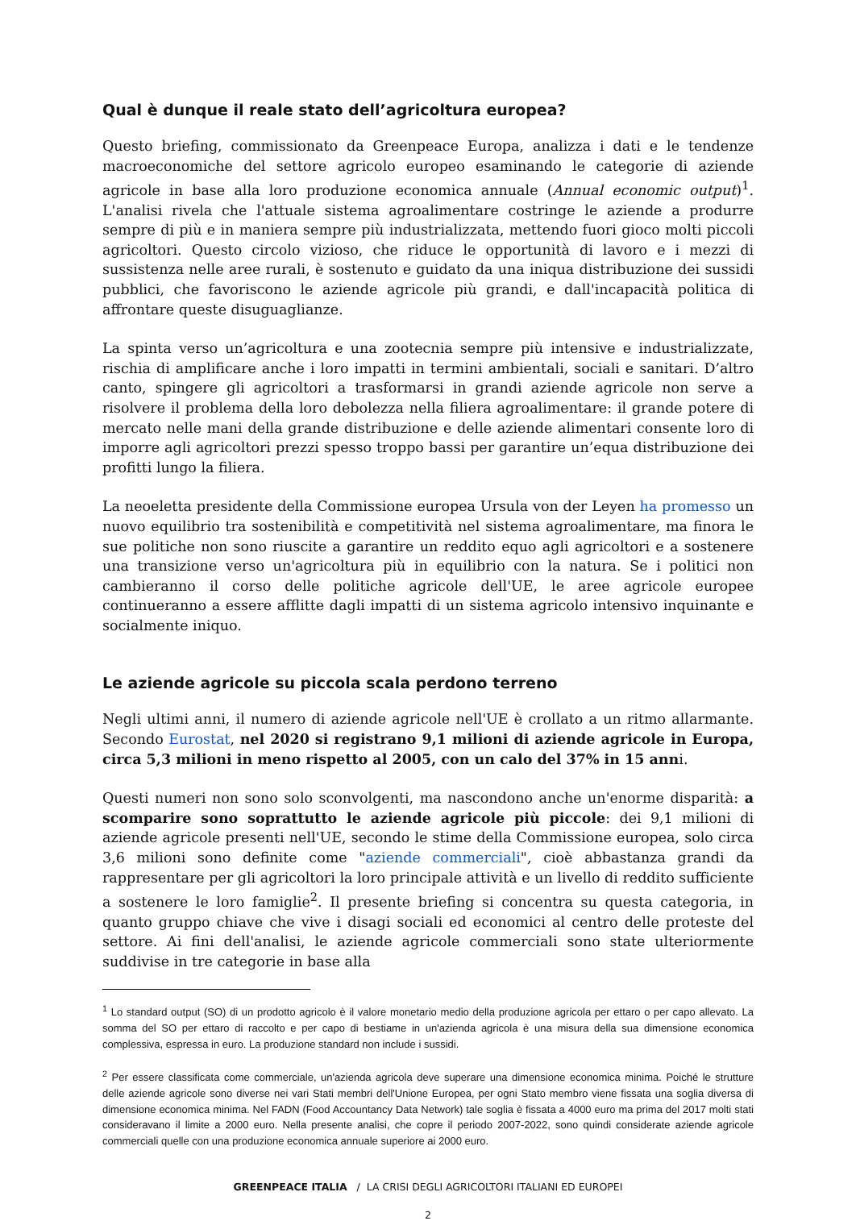Qual è dunque il reale stato dell’agricoltura europea?
Questo briefing, commissionato da Greenpeace Europa, analizza i dati e le tendenze macroeconomiche del settore agricolo europeo esaminando le categorie di aziende agricole in base alla loro produzione economica annuale (Annual economic output)<sup>1</sup>. L'analisi rivela che l'attuale sistema agroalimentare costringe le aziende a produrre sempre di più e in maniera sempre più industrializzata, mettendo fuori gioco molti piccoli agricoltori. Questo circolo vizioso, che riduce le opportunità di lavoro e i mezzi di sussistenza nelle aree rurali, è sostenuto e guidato da una iniqua distribuzione dei sussidi pubblici, che favoriscono le aziende agricole più grandi, e dall'incapacità politica di affrontare queste disuguaglianze.
La spinta verso un’agricoltura e una zootecnia sempre più intensive e industrializzate, rischia di amplificare anche i loro impatti in termini ambientali, sociali e sanitari. D’altro canto, spingere gli agricoltori a trasformarsi in grandi aziende agricole non serve a risolvere il problema della loro debolezza nella filiera agroalimentare: il grande potere di mercato nelle mani della grande distribuzione e delle aziende alimentari consente loro di imporre agli agricoltori prezzi spesso troppo bassi per garantire un’equa distribuzione dei profitti lungo la filiera.
La neoeletta presidente della Commissione europea Ursula von der Leyen ha promesso un nuovo equilibrio tra sostenibilità e competitività nel sistema agroalimentare, ma finora le sue politiche non sono riuscite a garantire un reddito equo agli agricoltori e a sostenere una transizione verso un'agricoltura più in equilibrio con la natura. Se i politici non cambieranno il corso delle politiche agricole dell'UE, le aree agricole europee continueranno a essere afflitte dagli impatti di un sistema agricolo intensivo inquinante e socialmente iniquo.
Le aziende agricole su piccola scala perdono terreno
Negli ultimi anni, il numero di aziende agricole nell'UE è crollato a un ritmo allarmante. Secondo Eurostat, nel 2020 si registrano 9,1 milioni di aziende agricole in Europa, circa 5,3 milioni in meno rispetto al 2005, con un calo del 37% in 15 anni.
Questi numeri non sono solo sconvolgenti, ma nascondono anche un'enorme disparità: a scomparire sono soprattutto le aziende agricole più piccole: dei 9,1 milioni di aziende agricole presenti nell'UE, secondo le stime della Commissione europea, solo circa 3,6 milioni sono definite come "aziende commerciali", cioè abbastanza grandi da rappresentare per gli agricoltori la loro principale attività e un livello di reddito sufficiente a sostenere le loro famiglie<sup>2</sup>. Il presente briefing si concentra su questa categoria, in quanto gruppo chiave che vive i disagi sociali ed economici al centro delle proteste del settore. Ai fini dell'analisi, le aziende agricole commerciali sono state ulteriormente suddivise in tre categorie in base alla
<sup>1</sup> Lo standard output (SO) di un prodotto agricolo è il valore monetario medio della produzione agricola per ettaro o per capo allevato. La somma del SO per ettaro di raccolto e per capo di bestiame in un'azienda agricola è una misura della sua dimensione economica complessiva, espressa in euro. La produzione standard non include i sussidi.
<sup>2</sup> Per essere classificata come commerciale, un'azienda agricola deve superare una dimensione economica minima. Poiché le strutture delle aziende agricole sono diverse nei vari Stati membri dell'Unione Europea, per ogni Stato membro viene fissata una soglia diversa di dimensione economica minima. Nel FADN (Food Accountancy Data Network) tale soglia è fissata a 4000 euro ma prima del 2017 molti stati consideravano il limite a 2000 euro. Nella presente analisi, che copre il periodo 2007-2022, sono quindi considerate aziende agricole commerciali quelle con una produzione economica annuale superiore ai 2000 euro.
GREENPEACE ITALIA / LA CRISI DEGLI AGRICOLTORI ITALIANI ED EUROPEI
2